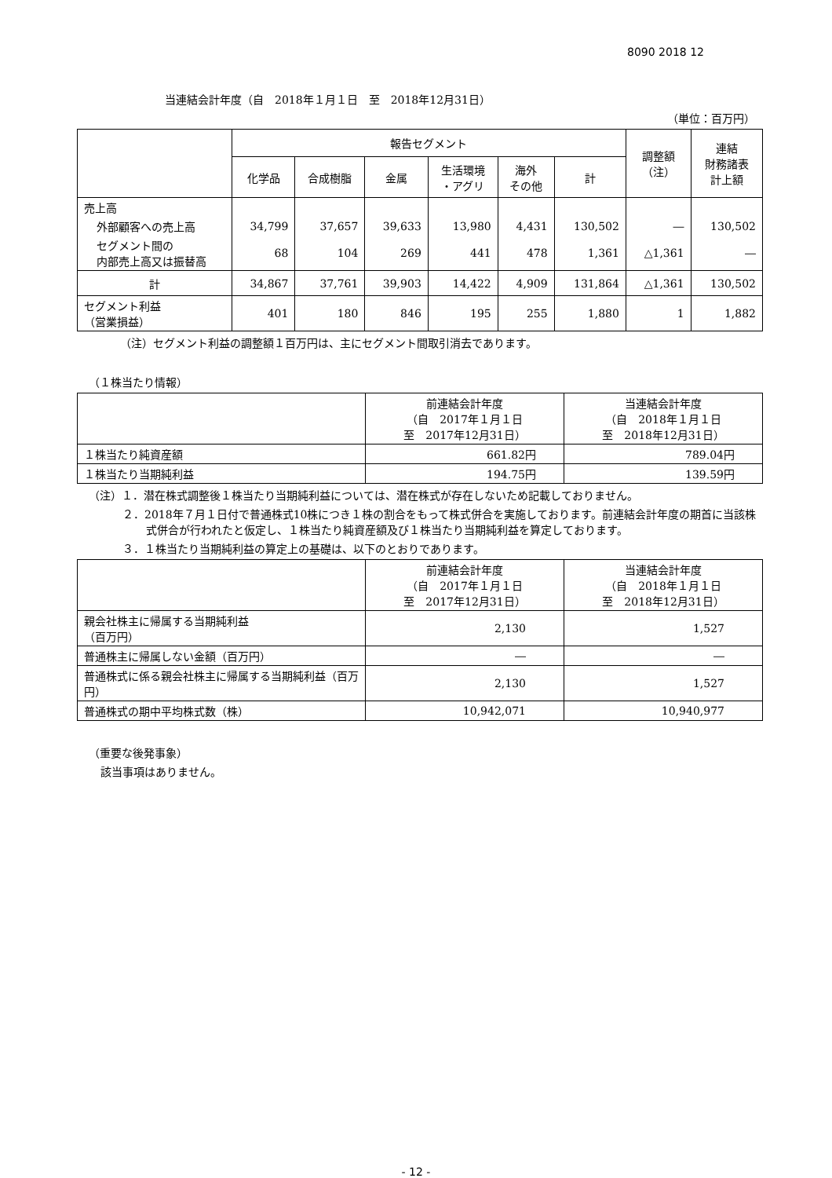8090 2018 12
当連結会計年度（自　2018年１月１日　至　2018年12月31日）
（単位：百万円）
| | 報告セグメント | | | | | | 調整額 （注） | 連結 財務諸表 計上額 |
| --- | --- | --- | --- | --- | --- | --- | --- | --- |
| | 化学品 | 合成樹脂 | 金属 | 生活環境 ・アグリ | 海外 その他 | 計 | | |
| 売上高 | | | | | | | | |
| 外部顧客への売上高 | 34,799 | 37,657 | 39,633 | 13,980 | 4,431 | 130,502 | ― | 130,502 |
| セグメント間の 内部売上高又は振替高 | 68 | 104 | 269 | 441 | 478 | 1,361 | △1,361 | ― |
| 計 | 34,867 | 37,761 | 39,903 | 14,422 | 4,909 | 131,864 | △1,361 | 130,502 |
| セグメント利益 （営業損益） | 401 | 180 | 846 | 195 | 255 | 1,880 | 1 | 1,882 |
（注）セグメント利益の調整額１百万円は、主にセグメント間取引消去であります。
（１株当たり情報）
| | 前連結会計年度 （自 2017年１月１日 至 2017年12月31日） | 当連結会計年度 （自 2018年１月１日 至 2018年12月31日） |
| --- | --- | --- |
| １株当たり純資産額 | 661.82円 | 789.04円 |
| １株当たり当期純利益 | 194.75円 | 139.59円 |
（注）１．潜在株式調整後１株当たり当期純利益については、潜在株式が存在しないため記載しておりません。
２．2018年７月１日付で普通株式10株につき１株の割合をもって株式併合を実施しております。前連結会計年度の期首に当該株式併合が行われたと仮定し、１株当たり純資産額及び１株当たり当期純利益を算定しております。
３．１株当たり当期純利益の算定上の基礎は、以下のとおりであります。
| | 前連結会計年度 （自 2017年１月１日 至 2017年12月31日） | 当連結会計年度 （自 2018年１月１日 至 2018年12月31日） |
| --- | --- | --- |
| 親会社株主に帰属する当期純利益 （百万円） | 2,130 | 1,527 |
| 普通株主に帰属しない金額（百万円） | ― | ― |
| 普通株式に係る親会社株主に帰属する当期純利益（百万円） | 2,130 | 1,527 |
| 普通株式の期中平均株式数（株） | 10,942,071 | 10,940,977 |
（重要な後発事象）
該当事項はありません。
- 12 -